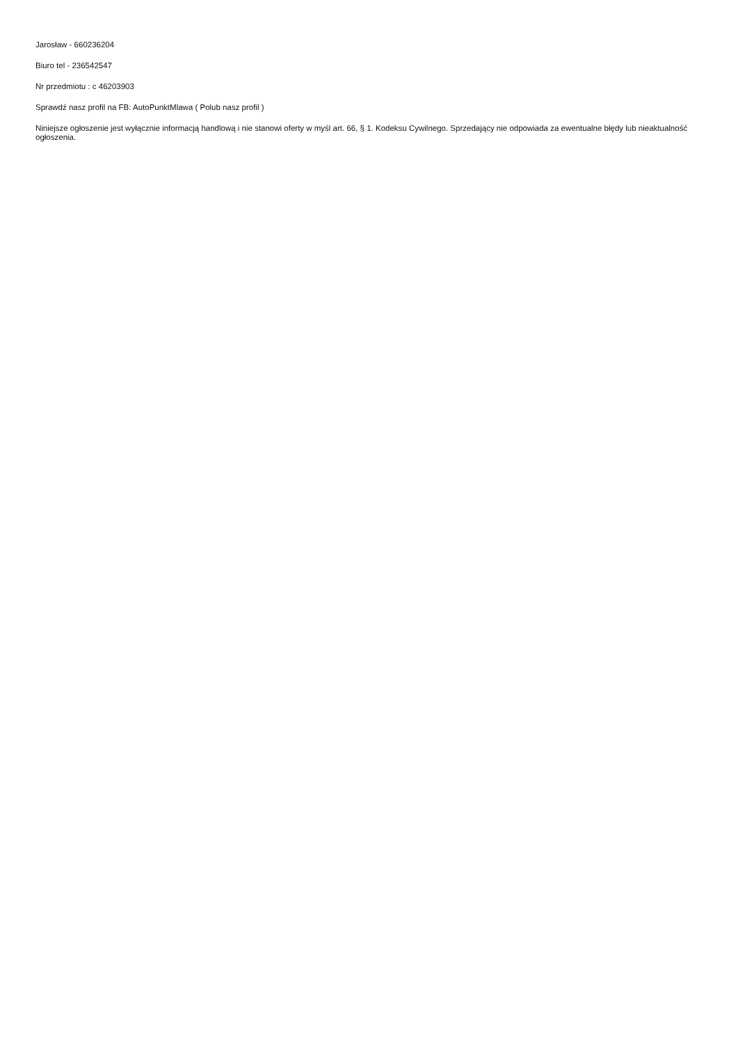Jarosław - 660236204
Biuro tel - 236542547
Nr przedmiotu : c 46203903
Sprawdź nasz profil na FB: AutoPunktMlawa ( Polub nasz profil )
Niniejsze ogłoszenie jest wyłącznie informacją handlową i nie stanowi oferty w myśl art. 66, § 1. Kodeksu Cywilnego. Sprzedający nie odpowiada za ewentualne błędy lub nieaktualność ogłoszenia.